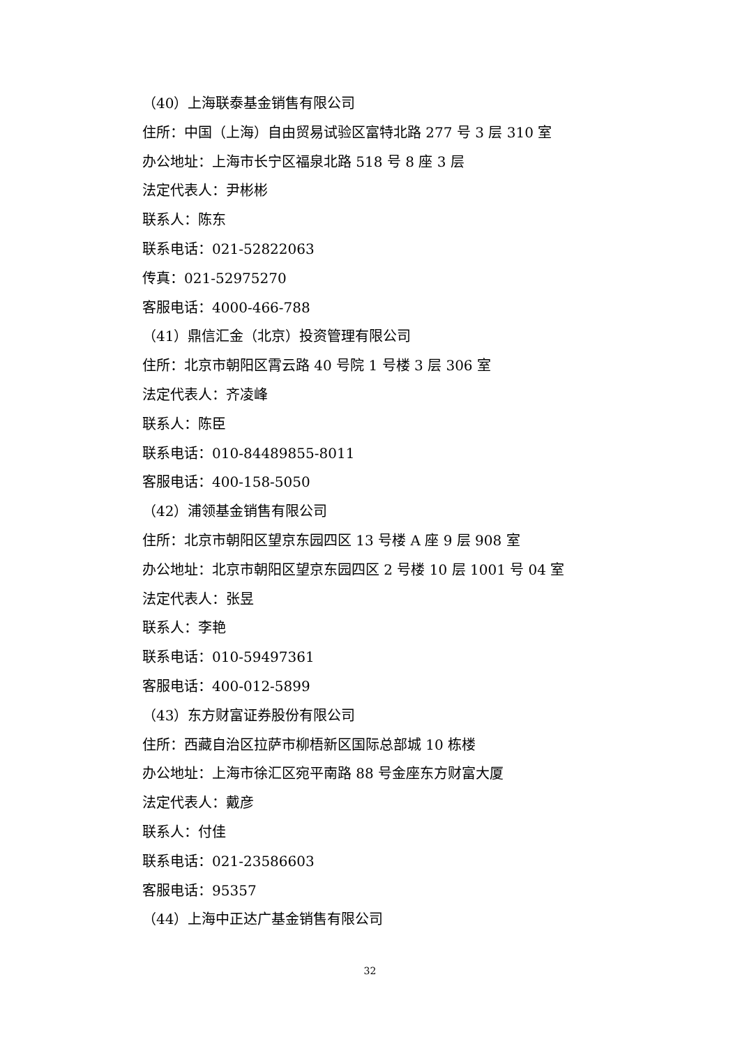（40）上海联泰基金销售有限公司
住所：中国（上海）自由贸易试验区富特北路 277 号 3 层 310 室
办公地址：上海市长宁区福泉北路 518 号 8 座 3 层
法定代表人：尹彬彬
联系人：陈东
联系电话：021-52822063
传真：021-52975270
客服电话：4000-466-788
（41）鼎信汇金（北京）投资管理有限公司
住所：北京市朝阳区霄云路 40 号院 1 号楼 3 层 306 室
法定代表人：齐凌峰
联系人：陈臣
联系电话：010-84489855-8011
客服电话：400-158-5050
（42）浦领基金销售有限公司
住所：北京市朝阳区望京东园四区 13 号楼 A 座 9 层 908 室
办公地址：北京市朝阳区望京东园四区 2 号楼 10 层 1001 号 04 室
法定代表人：张昱
联系人：李艳
联系电话：010-59497361
客服电话：400-012-5899
（43）东方财富证券股份有限公司
住所：西藏自治区拉萨市柳梧新区国际总部城 10 栋楼
办公地址：上海市徐汇区宛平南路 88 号金座东方财富大厦
法定代表人：戴彦
联系人：付佳
联系电话：021-23586603
客服电话：95357
（44）上海中正达广基金销售有限公司
32